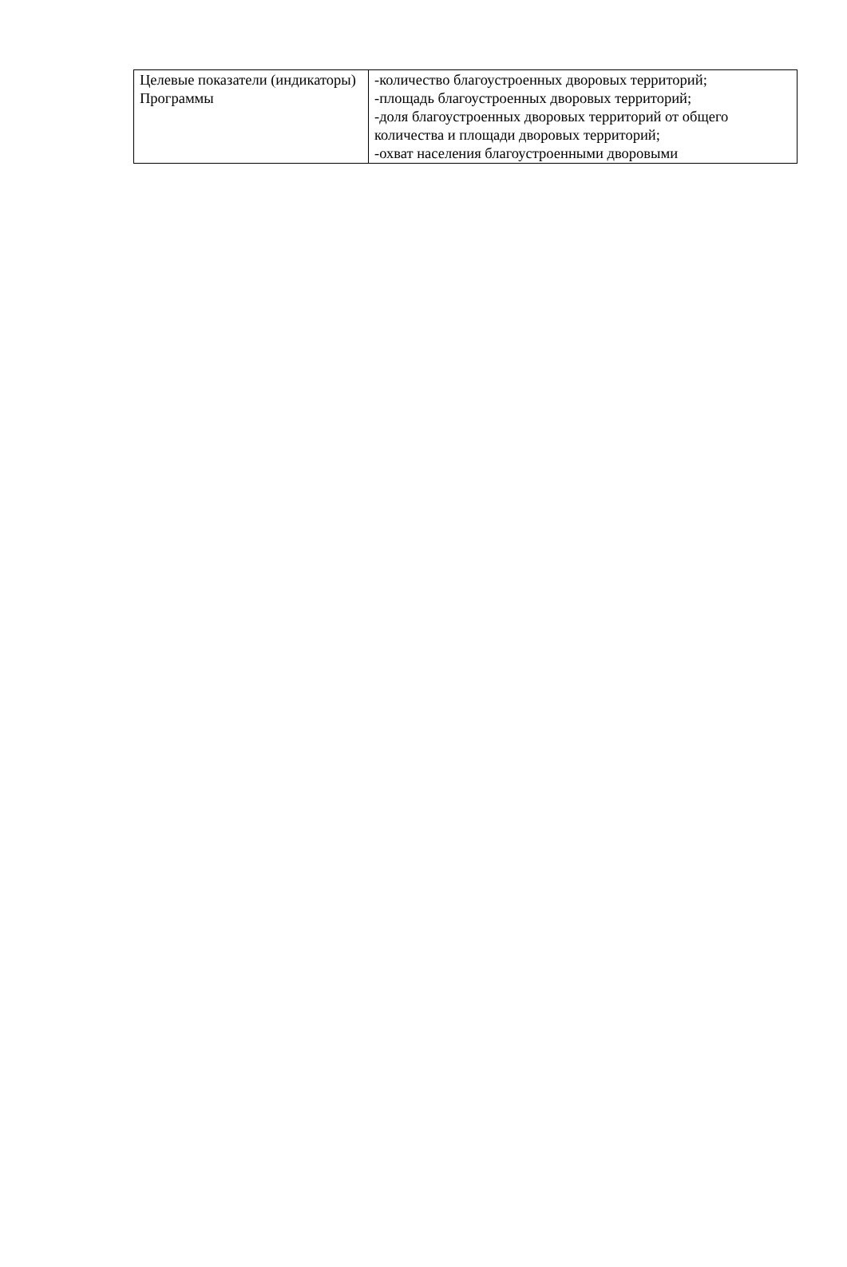| Целевые показатели (индикаторы) Программы | -количество благоустроенных дворовых территорий; -площадь благоустроенных дворовых территорий; -доля благоустроенных дворовых территорий от общего количества и площади дворовых территорий; -охват населения благоустроенными дворовыми |